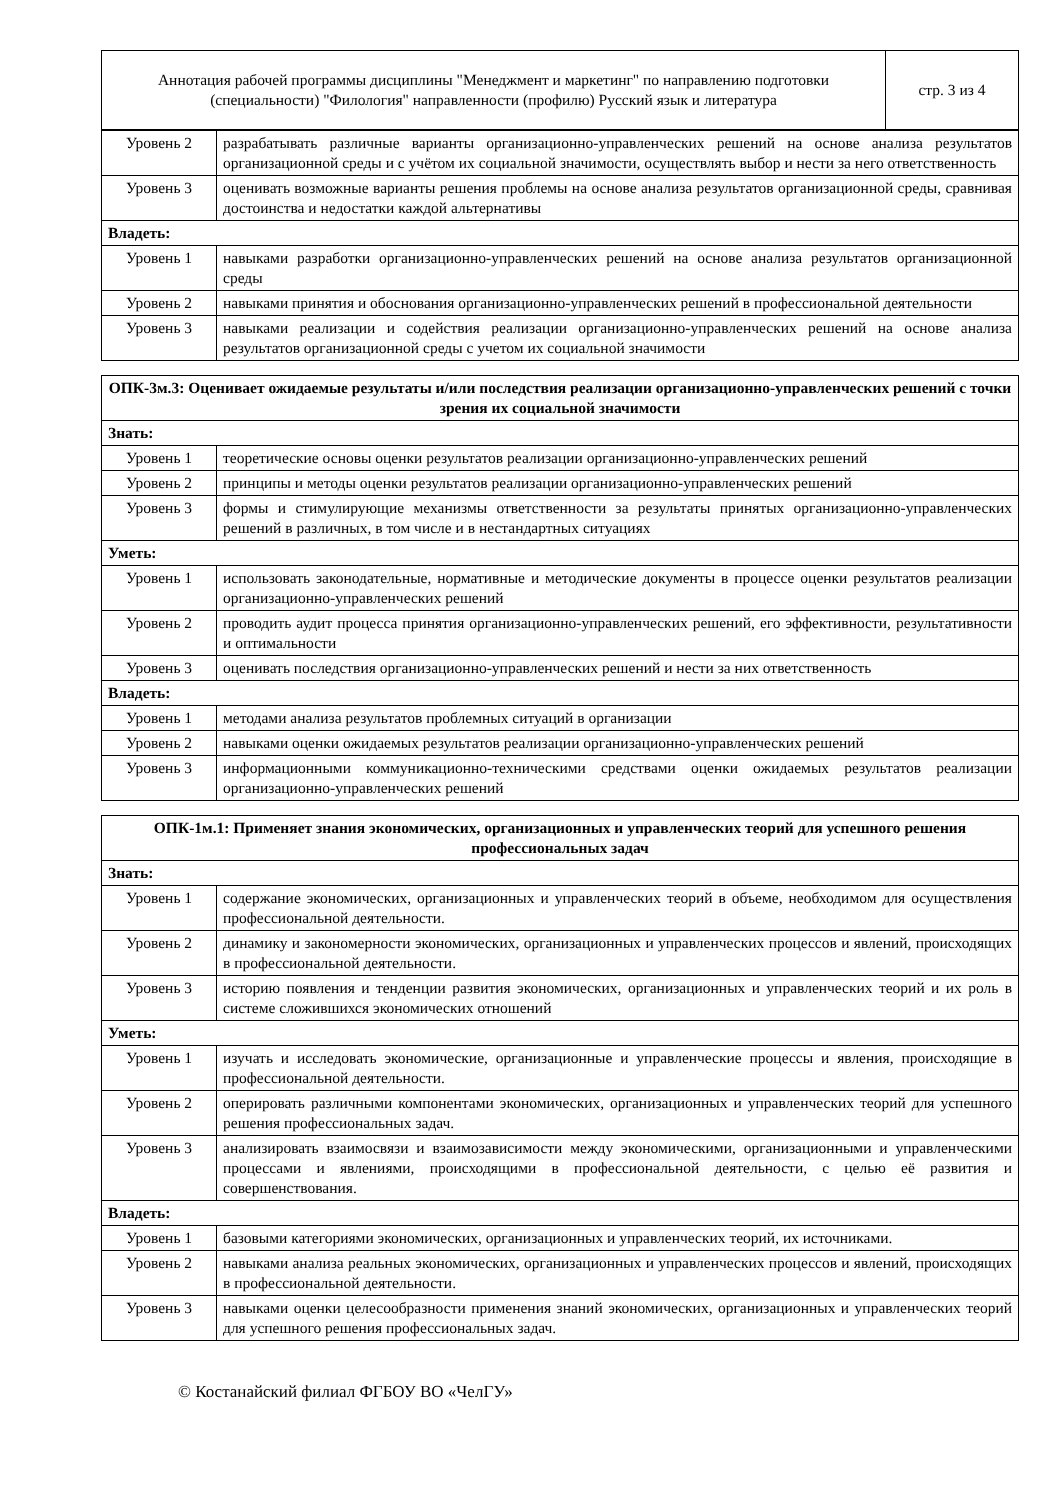| Аннотация рабочей программы дисциплины "Менеджмент и маркетинг" по направлению подготовки (специальности) "Филология" направленности (профилю) Русский язык и литература | стр. 3 из 4 |
| Уровень 2 | разрабатывать различные варианты организационно-управленческих решений на основе анализа результатов организационной среды и с учётом их социальной значимости, осуществлять выбор и нести за него ответственность |
| Уровень 3 | оценивать возможные варианты решения проблемы на основе анализа результатов организационной среды, сравнивая достоинства и недостатки каждой альтернативы |
| Владеть: | |
| Уровень 1 | навыками разработки организационно-управленческих решений на основе анализа результатов организационной среды |
| Уровень 2 | навыками принятия и обоснования организационно-управленческих решений в профессиональной деятельности |
| Уровень 3 | навыками реализации и содействия реализации организационно-управленческих решений на основе анализа результатов организационной среды с учетом их социальной значимости |
| ОПК-3м.3: Оценивает ожидаемые результаты и/или последствия реализации организационно-управленческих решений с точки зрения их социальной значимости | |
| --- | --- |
| Знать: | |
| Уровень 1 | теоретические основы оценки результатов реализации организационно-управленческих решений |
| Уровень 2 | принципы и методы оценки результатов реализации организационно-управленческих решений |
| Уровень 3 | формы и стимулирующие механизмы ответственности за результаты принятых организационно-управленческих решений в различных, в том числе и в нестандартных ситуациях |
| Уметь: | |
| Уровень 1 | использовать законодательные, нормативные и методические документы в процессе оценки результатов реализации организационно-управленческих решений |
| Уровень 2 | проводить аудит процесса принятия организационно-управленческих решений, его эффективности, результативности и оптимальности |
| Уровень 3 | оценивать последствия организационно-управленческих решений и нести за них ответственность |
| Владеть: | |
| Уровень 1 | методами анализа результатов проблемных ситуаций в организации |
| Уровень 2 | навыками оценки ожидаемых результатов реализации организационно-управленческих решений |
| Уровень 3 | информационными коммуникационно-техническими средствами оценки ожидаемых результатов реализации организационно-управленческих решений |
| ОПК-1м.1: Применяет знания экономических, организационных и управленческих теорий для успешного решения профессиональных задач | |
| --- | --- |
| Знать: | |
| Уровень 1 | содержание экономических, организационных и управленческих теорий в объеме, необходимом для осуществления профессиональной деятельности. |
| Уровень 2 | динамику и закономерности экономических, организационных и управленческих процессов и явлений, происходящих в профессиональной деятельности. |
| Уровень 3 | историю появления и тенденции развития экономических, организационных и управленческих теорий и их роль в системе сложившихся экономических отношений |
| Уметь: | |
| Уровень 1 | изучать и исследовать экономические, организационные и управленческие процессы и явления, происходящие в профессиональной деятельности. |
| Уровень 2 | оперировать различными компонентами экономических, организационных и управленческих теорий для успешного решения профессиональных задач. |
| Уровень 3 | анализировать взаимосвязи и взаимозависимости между экономическими, организационными и управленческими процессами и явлениями, происходящими в профессиональной деятельности, с целью её развития и совершенствования. |
| Владеть: | |
| Уровень 1 | базовыми категориями экономических, организационных и управленческих теорий, их источниками. |
| Уровень 2 | навыками анализа реальных экономических, организационных и управленческих процессов и явлений, происходящих в профессиональной деятельности. |
| Уровень 3 | навыками оценки целесообразности применения знаний экономических, организационных и управленческих теорий для успешного решения профессиональных задач. |
© Костанайский филиал ФГБОУ ВО «ЧелГУ»